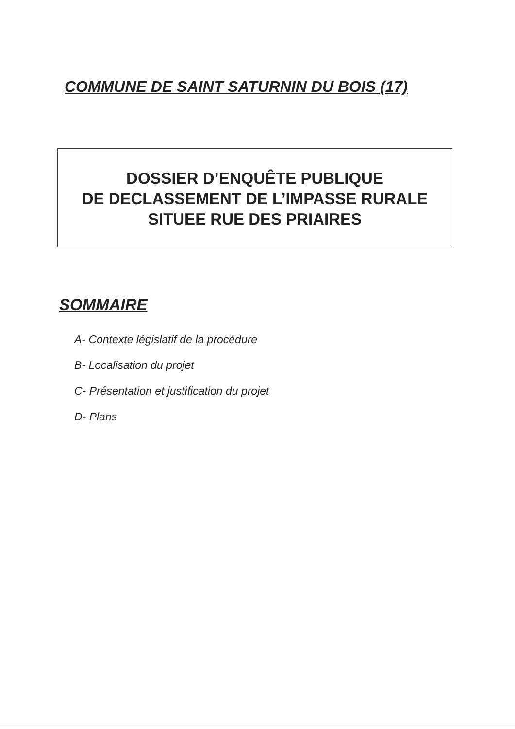COMMUNE DE SAINT SATURNIN DU BOIS (17)
DOSSIER D’ENQUÊTE PUBLIQUE
DE DECLASSEMENT DE L’IMPASSE RURALE
SITUEE RUE DES PRIAIRES
SOMMAIRE
A- Contexte législatif de la procédure
B- Localisation du projet
C- Présentation et justification du projet
D- Plans